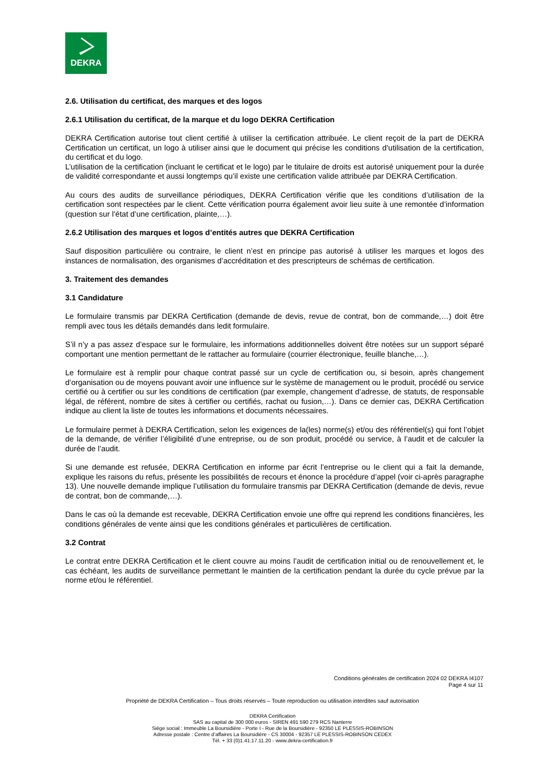DEKRA
2.6. Utilisation du certificat, des marques et des logos
2.6.1 Utilisation du certificat, de la marque et du logo DEKRA Certification
DEKRA Certification autorise tout client certifié à utiliser la certification attribuée. Le client reçoit de la part de DEKRA Certification un certificat, un logo à utiliser ainsi que le document qui précise les conditions d’utilisation de la certification, du certificat et du logo.
L’utilisation de la certification (incluant le certificat et le logo) par le titulaire de droits est autorisé uniquement pour la durée de validité correspondante et aussi longtemps qu’il existe une certification valide attribuée par DEKRA Certification.
Au cours des audits de surveillance périodiques, DEKRA Certification vérifie que les conditions d’utilisation de la certification sont respectées par le client. Cette vérification pourra également avoir lieu suite à une remontée d’information (question sur l’état d’une certification, plainte,…).
2.6.2 Utilisation des marques et logos d’entités autres que DEKRA Certification
Sauf disposition particulière ou contraire, le client n’est en principe pas autorisé à utiliser les marques et logos des instances de normalisation, des organismes d’accréditation et des prescripteurs de schémas de certification.
3. Traitement des demandes
3.1 Candidature
Le formulaire transmis par DEKRA Certification (demande de devis, revue de contrat, bon de commande,…) doit être rempli avec tous les détails demandés dans ledit formulaire.
S’il n’y a pas assez d’espace sur le formulaire, les informations additionnelles doivent être notées sur un support séparé comportant une mention permettant de le rattacher au formulaire (courrier électronique, feuille blanche,…).
Le formulaire est à remplir pour chaque contrat passé sur un cycle de certification ou, si besoin, après changement d’organisation ou de moyens pouvant avoir une influence sur le système de management ou le produit, procédé ou service certifié ou à certifier ou sur les conditions de certification (par exemple, changement d’adresse, de statuts, de responsable légal, de référent, nombre de sites à certifier ou certifiés, rachat ou fusion,…). Dans ce dernier cas, DEKRA Certification indique au client la liste de toutes les informations et documents nécessaires.
Le formulaire permet à DEKRA Certification, selon les exigences de la(les) norme(s) et/ou des référentiel(s) qui font l’objet de la demande, de vérifier l’éligibilité d’une entreprise, ou de son produit, procédé ou service, à l’audit et de calculer la durée de l’audit.
Si une demande est refusée, DEKRA Certification en informe par écrit l’entreprise ou le client qui a fait la demande, explique les raisons du refus, présente les possibilités de recours et énonce la procédure d’appel (voir ci-après paragraphe 13). Une nouvelle demande implique l’utilisation du formulaire transmis par DEKRA Certification (demande de devis, revue de contrat, bon de commande,…).
Dans le cas où la demande est recevable, DEKRA Certification envoie une offre qui reprend les conditions financières, les conditions générales de vente ainsi que les conditions générales et particulières de certification.
3.2 Contrat
Le contrat entre DEKRA Certification et le client couvre au moins l’audit de certification initial ou de renouvellement et, le cas échéant, les audits de surveillance permettant le maintien de la certification pendant la durée du cycle prévue par la norme et/ou le référentiel.
Conditions générales de certification 2024 02 DEKRA I4107
Page 4 sur 11
Propriété de DEKRA Certification – Tous droits réservés – Toute reproduction ou utilisation interdites sauf autorisation
DEKRA Certification
SAS au capital de 300 000 euros - SIREN 491 590 279 RCS Nanterre
Siège social : Immeuble La Boursidière - Porte I - Rue de la Boursidière - 92350 LE PLESSIS-ROBINSON
Adresse postale : Centre d’affaires La Boursidière - CS 30004 - 92357 LE PLESSIS-ROBINSON CEDEX
Tél. + 33 (0)1.41.17.11.20 - www.dekra-certification.fr